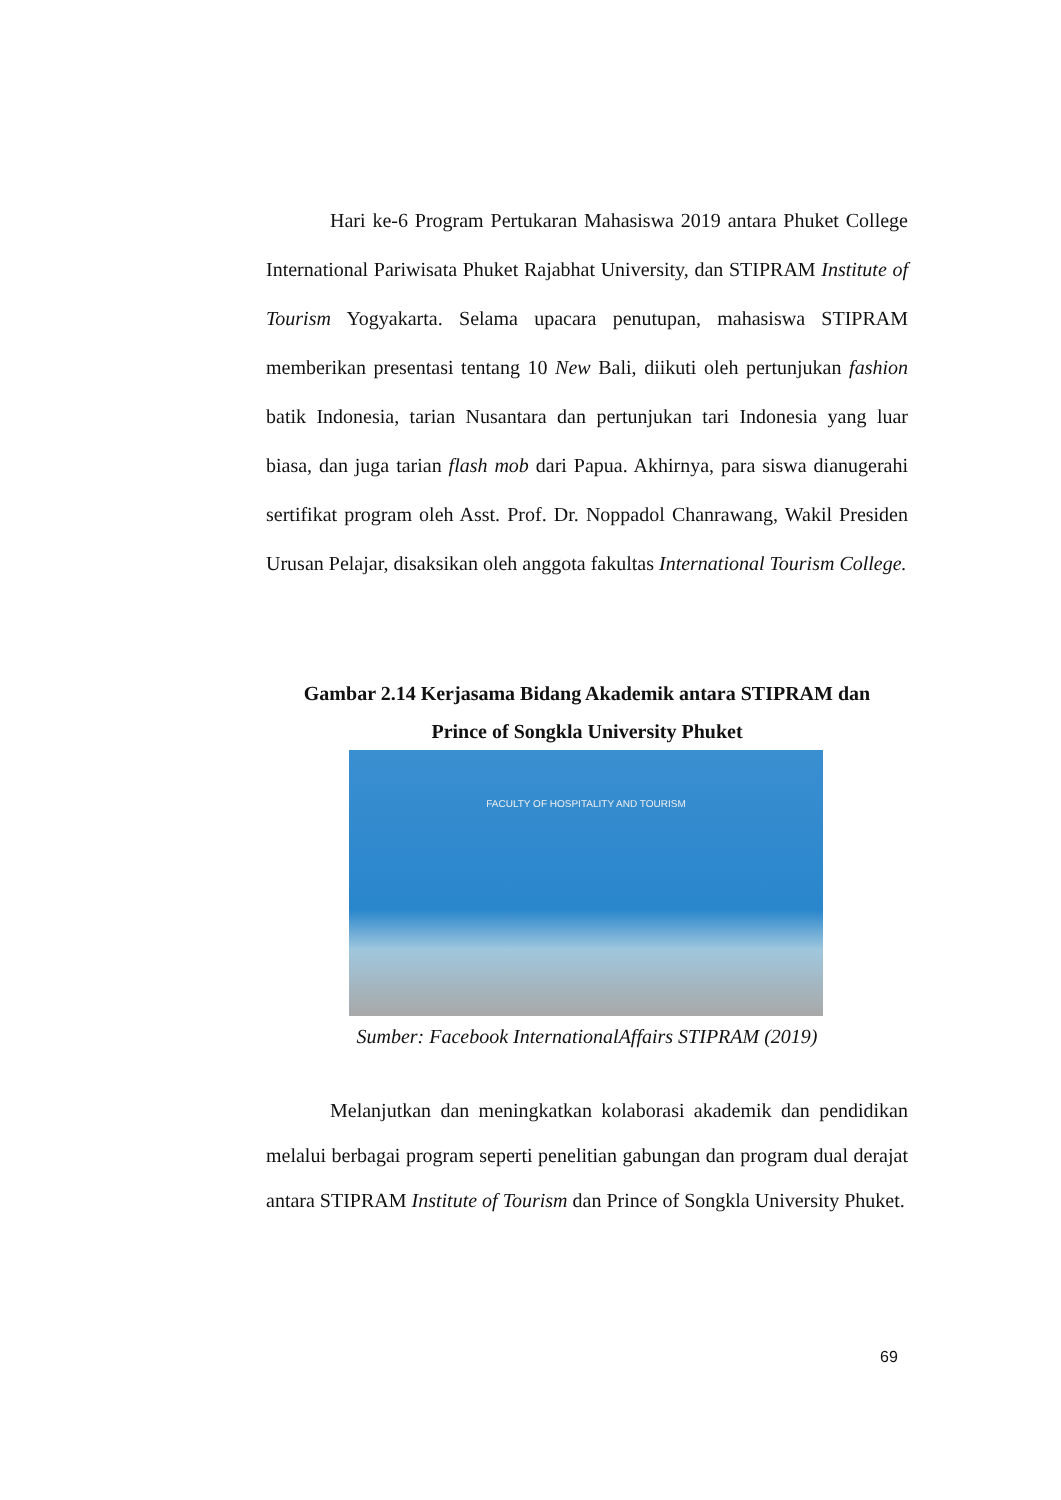Hari ke-6 Program Pertukaran Mahasiswa 2019 antara Phuket College International Pariwisata Phuket Rajabhat University, dan STIPRAM Institute of Tourism Yogyakarta. Selama upacara penutupan, mahasiswa STIPRAM memberikan presentasi tentang 10 New Bali, diikuti oleh pertunjukan fashion batik Indonesia, tarian Nusantara dan pertunjukan tari Indonesia yang luar biasa, dan juga tarian flash mob dari Papua. Akhirnya, para siswa dianugerahi sertifikat program oleh Asst. Prof. Dr. Noppadol Chanrawang, Wakil Presiden Urusan Pelajar, disaksikan oleh anggota fakultas International Tourism College.
Gambar 2.14 Kerjasama Bidang Akademik antara STIPRAM dan
Prince of Songkla University Phuket
FACULTY OF HOSPITALITY AND TOURISM
Sumber: Facebook InternationalAffairs STIPRAM (2019)
Melanjutkan dan meningkatkan kolaborasi akademik dan pendidikan melalui berbagai program seperti penelitian gabungan dan program dual derajat antara STIPRAM Institute of Tourism dan Prince of Songkla University Phuket.
69